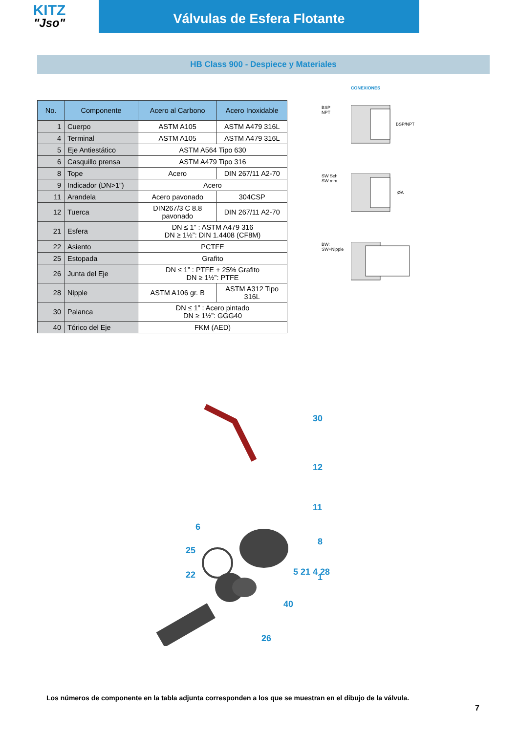KITZ
"Jso"
Válvulas de Esfera Flotante
HB Class 900 - Despiece y Materiales
| No. | Componente | Acero al Carbono | Acero Inoxidable |
| --- | --- | --- | --- |
| 1 | Cuerpo | ASTM A105 | ASTM A479 316L |
| 4 | Terminal | ASTM A105 | ASTM A479 316L |
| 5 | Eje Antiestático | ASTM A564 Tipo 630 | |
| 6 | Casquillo prensa | ASTM A479 Tipo 316 | |
| 8 | Tope | Acero | DIN 267/11 A2-70 |
| 9 | Indicador (DN>1”) | Acero | |
| 11 | Arandela | Acero pavonado | 304CSP |
| 12 | Tuerca | DIN267/3 C 8.8 pavonado | DIN 267/11 A2-70 |
| 21 | Esfera | DN ≤ 1” : ASTM A479 316 DN ≥ 1½”: DIN 1.4408 (CF8M) | |
| 22 | Asiento | PCTFE | |
| 25 | Estopada | Grafito | |
| 26 | Junta del Eje | DN ≤ 1” : PTFE + 25% Grafito DN ≥ 1½”: PTFE | |
| 28 | Nipple | ASTM A106 gr. B | ASTM A312 Tipo 316L |
| 30 | Palanca | DN ≤ 1” : Acero pintado DN ≥ 1½”: GGG40 | |
| 40 | Tórico del Eje | FKM (AED) | |
CONEXIONES
BSP
NPT
BSP/NPT
SW Sch
SW mm.
ØA
BW:
SW+Nipple
30
12
11
6
8
25
1
22
40
26
5 21 4 28
Los números de componente en la tabla adjunta corresponden a los que se muestran en el dibujo de la válvula.
7